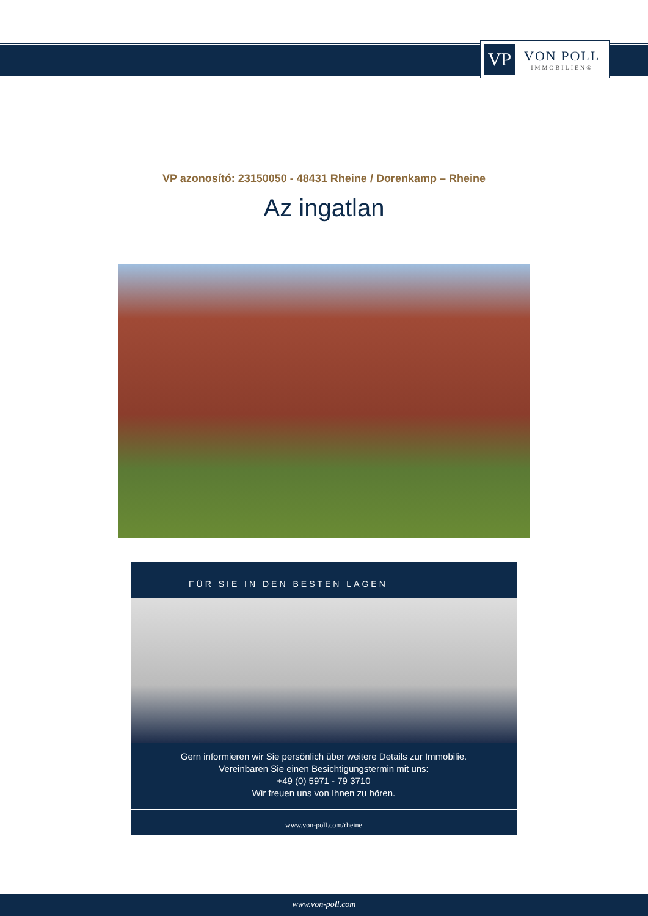VP
VON POLL
IMMOBILIEN®
VP azonosító: 23150050 - 48431 Rheine / Dorenkamp – Rheine
Az ingatlan
FÜR SIE IN DEN BESTEN LAGEN
Gern informieren wir Sie persönlich über weitere Details zur Immobilie.
Vereinbaren Sie einen Besichtigungstermin mit uns:
+49 (0) 5971 - 79 3710
Wir freuen uns von Ihnen zu hören.
www.von-poll.com/rheine
www.von-poll.com